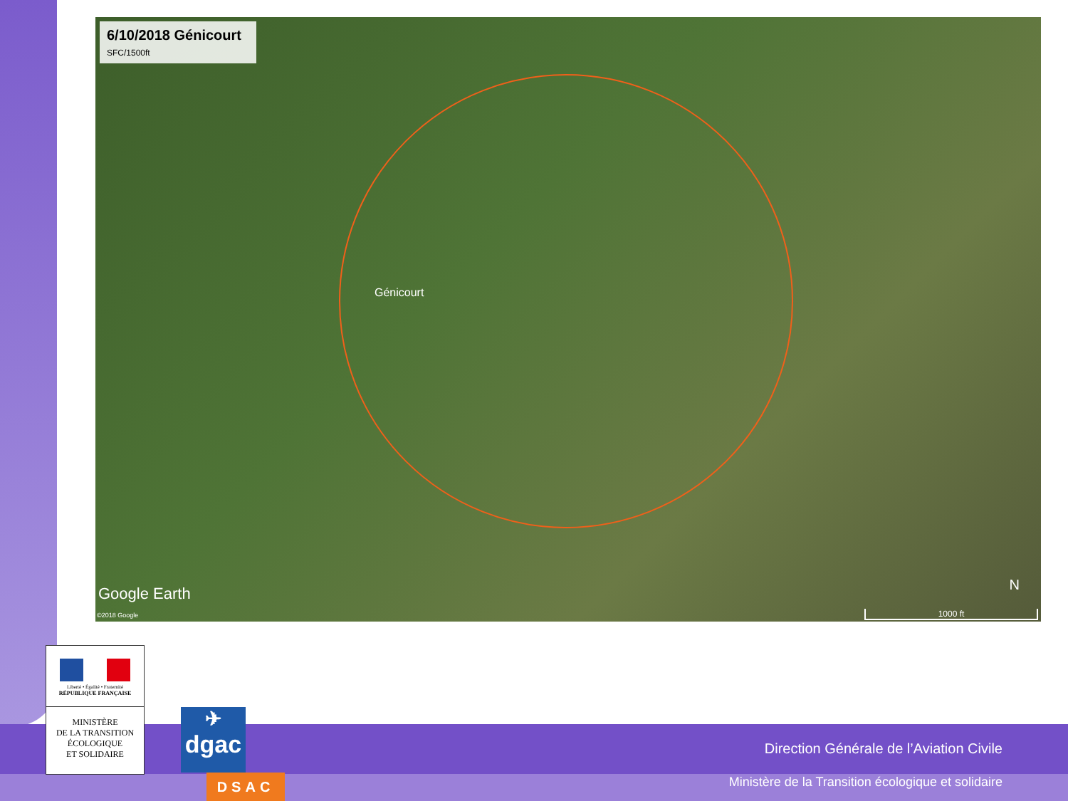6/10/2018 Génicourt
SFC/1500ft
Génicourt
Google Earth
©2018 Google
N
1000 ft
Direction Générale de l’Aviation Civile
Ministère de la Transition écologique et solidaire
Liberté • Égalité • Fraternité
RÉPUBLIQUE FRANÇAISE
MINISTÈRE
DE LA TRANSITION
ÉCOLOGIQUE
ET SOLIDAIRE
✈
dgac
DSAC